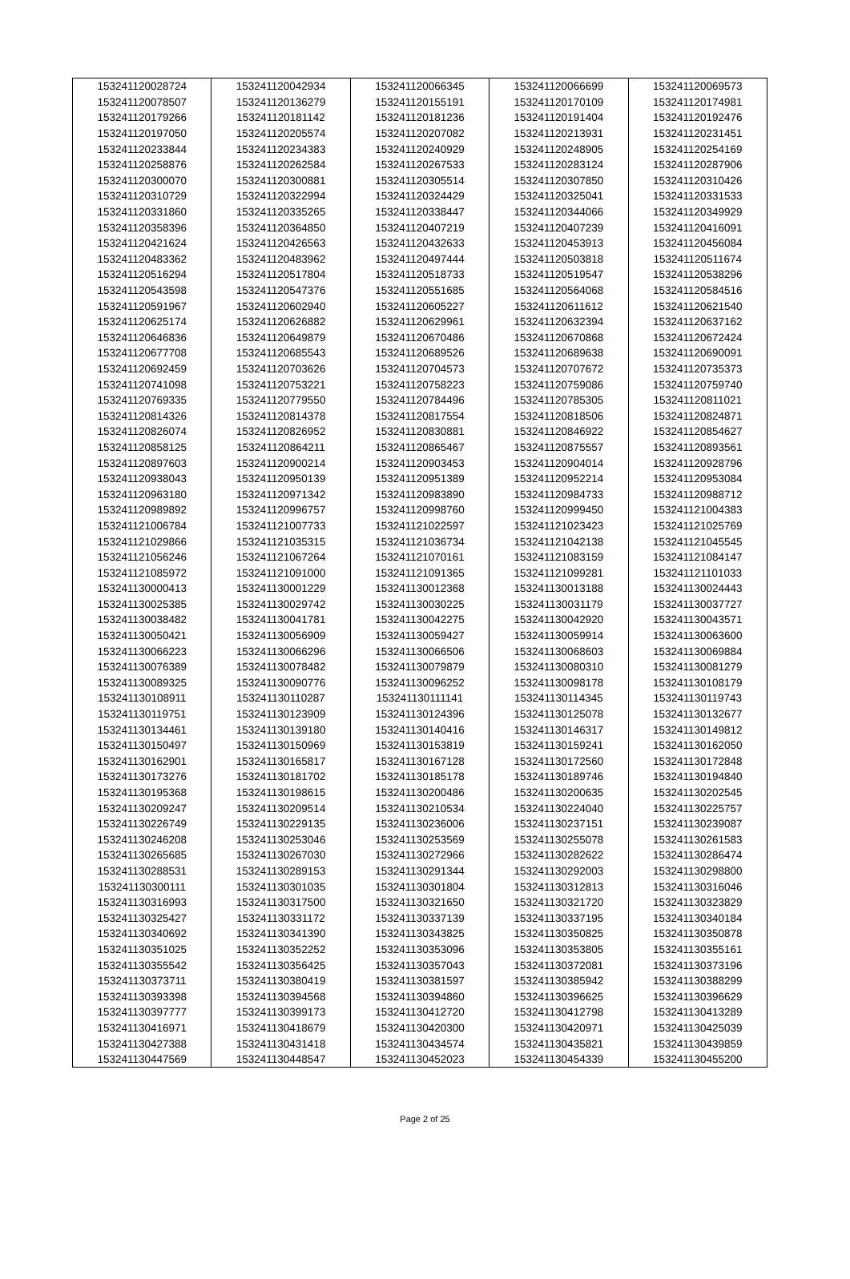| 153241120028724 | 153241120042934 | 153241120066345 | 153241120066699 | 153241120069573 |
| 153241120078507 | 153241120136279 | 153241120155191 | 153241120170109 | 153241120174981 |
| 153241120179266 | 153241120181142 | 153241120181236 | 153241120191404 | 153241120192476 |
| 153241120197050 | 153241120205574 | 153241120207082 | 153241120213931 | 153241120231451 |
| 153241120233844 | 153241120234383 | 153241120240929 | 153241120248905 | 153241120254169 |
| 153241120258876 | 153241120262584 | 153241120267533 | 153241120283124 | 153241120287906 |
| 153241120300070 | 153241120300881 | 153241120305514 | 153241120307850 | 153241120310426 |
| 153241120310729 | 153241120322994 | 153241120324429 | 153241120325041 | 153241120331533 |
| 153241120331860 | 153241120335265 | 153241120338447 | 153241120344066 | 153241120349929 |
| 153241120358396 | 153241120364850 | 153241120407219 | 153241120407239 | 153241120416091 |
| 153241120421624 | 153241120426563 | 153241120432633 | 153241120453913 | 153241120456084 |
| 153241120483362 | 153241120483962 | 153241120497444 | 153241120503818 | 153241120511674 |
| 153241120516294 | 153241120517804 | 153241120518733 | 153241120519547 | 153241120538296 |
| 153241120543598 | 153241120547376 | 153241120551685 | 153241120564068 | 153241120584516 |
| 153241120591967 | 153241120602940 | 153241120605227 | 153241120611612 | 153241120621540 |
| 153241120625174 | 153241120626882 | 153241120629961 | 153241120632394 | 153241120637162 |
| 153241120646836 | 153241120649879 | 153241120670486 | 153241120670868 | 153241120672424 |
| 153241120677708 | 153241120685543 | 153241120689526 | 153241120689638 | 153241120690091 |
| 153241120692459 | 153241120703626 | 153241120704573 | 153241120707672 | 153241120735373 |
| 153241120741098 | 153241120753221 | 153241120758223 | 153241120759086 | 153241120759740 |
| 153241120769335 | 153241120779550 | 153241120784496 | 153241120785305 | 153241120811021 |
| 153241120814326 | 153241120814378 | 153241120817554 | 153241120818506 | 153241120824871 |
| 153241120826074 | 153241120826952 | 153241120830881 | 153241120846922 | 153241120854627 |
| 153241120858125 | 153241120864211 | 153241120865467 | 153241120875557 | 153241120893561 |
| 153241120897603 | 153241120900214 | 153241120903453 | 153241120904014 | 153241120928796 |
| 153241120938043 | 153241120950139 | 153241120951389 | 153241120952214 | 153241120953084 |
| 153241120963180 | 153241120971342 | 153241120983890 | 153241120984733 | 153241120988712 |
| 153241120989892 | 153241120996757 | 153241120998760 | 153241120999450 | 153241121004383 |
| 153241121006784 | 153241121007733 | 153241121022597 | 153241121023423 | 153241121025769 |
| 153241121029866 | 153241121035315 | 153241121036734 | 153241121042138 | 153241121045545 |
| 153241121056246 | 153241121067264 | 153241121070161 | 153241121083159 | 153241121084147 |
| 153241121085972 | 153241121091000 | 153241121091365 | 153241121099281 | 153241121101033 |
| 153241130000413 | 153241130001229 | 153241130012368 | 153241130013188 | 153241130024443 |
| 153241130025385 | 153241130029742 | 153241130030225 | 153241130031179 | 153241130037727 |
| 153241130038482 | 153241130041781 | 153241130042275 | 153241130042920 | 153241130043571 |
| 153241130050421 | 153241130056909 | 153241130059427 | 153241130059914 | 153241130063600 |
| 153241130066223 | 153241130066296 | 153241130066506 | 153241130068603 | 153241130069884 |
| 153241130076389 | 153241130078482 | 153241130079879 | 153241130080310 | 153241130081279 |
| 153241130089325 | 153241130090776 | 153241130096252 | 153241130098178 | 153241130108179 |
| 153241130108911 | 153241130110287 | 153241130111141 | 153241130114345 | 153241130119743 |
| 153241130119751 | 153241130123909 | 153241130124396 | 153241130125078 | 153241130132677 |
| 153241130134461 | 153241130139180 | 153241130140416 | 153241130146317 | 153241130149812 |
| 153241130150497 | 153241130150969 | 153241130153819 | 153241130159241 | 153241130162050 |
| 153241130162901 | 153241130165817 | 153241130167128 | 153241130172560 | 153241130172848 |
| 153241130173276 | 153241130181702 | 153241130185178 | 153241130189746 | 153241130194840 |
| 153241130195368 | 153241130198615 | 153241130200486 | 153241130200635 | 153241130202545 |
| 153241130209247 | 153241130209514 | 153241130210534 | 153241130224040 | 153241130225757 |
| 153241130226749 | 153241130229135 | 153241130236006 | 153241130237151 | 153241130239087 |
| 153241130246208 | 153241130253046 | 153241130253569 | 153241130255078 | 153241130261583 |
| 153241130265685 | 153241130267030 | 153241130272966 | 153241130282622 | 153241130286474 |
| 153241130288531 | 153241130289153 | 153241130291344 | 153241130292003 | 153241130298800 |
| 153241130300111 | 153241130301035 | 153241130301804 | 153241130312813 | 153241130316046 |
| 153241130316993 | 153241130317500 | 153241130321650 | 153241130321720 | 153241130323829 |
| 153241130325427 | 153241130331172 | 153241130337139 | 153241130337195 | 153241130340184 |
| 153241130340692 | 153241130341390 | 153241130343825 | 153241130350825 | 153241130350878 |
| 153241130351025 | 153241130352252 | 153241130353096 | 153241130353805 | 153241130355161 |
| 153241130355542 | 153241130356425 | 153241130357043 | 153241130372081 | 153241130373196 |
| 153241130373711 | 153241130380419 | 153241130381597 | 153241130385942 | 153241130388299 |
| 153241130393398 | 153241130394568 | 153241130394860 | 153241130396625 | 153241130396629 |
| 153241130397777 | 153241130399173 | 153241130412720 | 153241130412798 | 153241130413289 |
| 153241130416971 | 153241130418679 | 153241130420300 | 153241130420971 | 153241130425039 |
| 153241130427388 | 153241130431418 | 153241130434574 | 153241130435821 | 153241130439859 |
| 153241130447569 | 153241130448547 | 153241130452023 | 153241130454339 | 153241130455200 |
Page 2 of 25